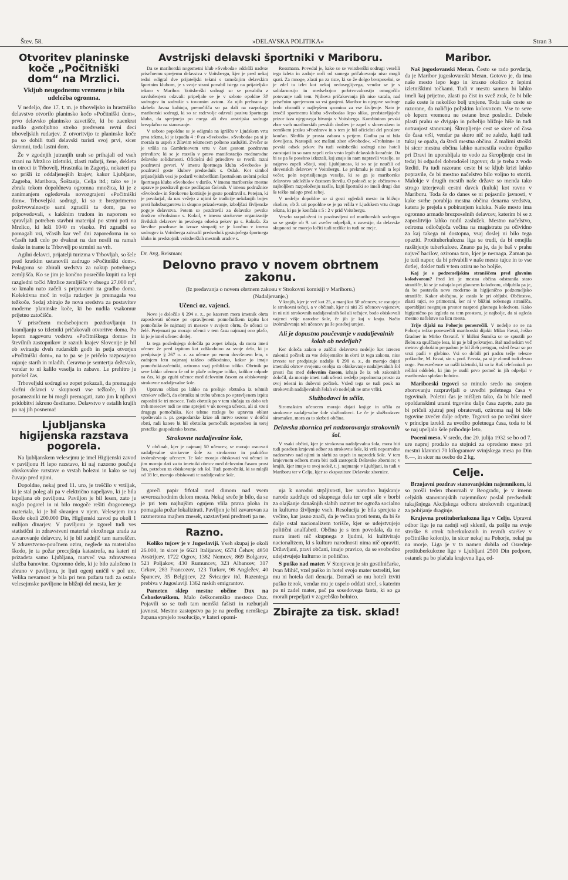Štev. 58. »DELAVSKA POLITIKA« Stran 3
Otvoritev planinske koče „Počitniški dom“ na Mrzlici.
Vkljub neugodnemu vremenu je bila udeležba ogromna.
V nedeljo, dne 17. t. m. je trboveljsko in hrastniško delavstvo otvorilo planinsko kočo »Počitniški dom«, prvo delavsko planinsko zavetišče, ki bo zaenkrat nudilo gostoljubno streho predvsem revni deci trboveljskih rudarjev. Z otvoritvijo te planinske koče pa so dobili tudi delavski turisti svoj prvi, sicer skromni, toda lastni dom.
Že v zgodnjih jutranjih urah so prihajali od vseh strani na Mrzlico izletniki, zlasti rudarji, žene, dekleta in otroci iz Trbovelj, Hrastnika in Zagorja, nekateri pa so prišli iz oddaljenejših krajev, kakor Ljubljane, Zagreba, Maribora, Šoštanja, Celja itd.; tako se je zbrala tekom dopoldneva ogromna množica, ki je z zanimanjem ogledovala novozgrajeni »Počitniški dom«. Trboveljski sodrugi, ki so z brezprimerno požrtvovalnostjo sami zgradili ta dom, pa so pripovedovali, s kakšnim trudom in naporom so spravljali potreben stavbni materijal po strmi poti na Mrzlico, ki leži 1040 m visoko. Pri zgradbi so pomagali vsi, včasih kar več dni zaporedoma in so včasih tudi celo po dvakrat na dan nosili na ramah deske in trame iz Trbovelj po strmini na vrh.
Agilni delavci, prijatelji turizma v Trbovljah, so šele pred kratkim ustanovili zadrugo »Počitniški dom«. Polagoma so zbirali sredstva za nakup potrebnega zemljišča. Ko se jim je končno posrečilo kupiti na lepi razgledni točki Mrzlice zemljišče v obsegu 27.000 m<sup>2</sup>, so kmalu nato začeli s pripravami za gradbo doma. Kolektivna moč in volja rudarjev je premagala vse težkoče. Sedaj zbirajo že nova sredstva za postavitev moderne planinske koče, ki bo nudila vsakomur prijetno zatočišče.
V prisrčnem medsebojnem pozdravljanju in kramljanju so izletniki pričakovali otvoritve doma. Po lepem nagovoru vodstva »Počitniškega doma« in številnih zastopnikov iz raznih krajev Slovenije je bil ob sviranju dveh rudarskih godb in petja otvorjen »Počitniški dom«, na to pa se je pričelo razposajeno rajanje starih in mladih. Čeravno je semtertja deževalo, vendar to ni kalilo veselja in zabave. Le prehitro je potekel čas.
Trboveljski sodrugi so zopet pokazali, da premagajo složni delavci v skupnosti vse težkoče, ki jih posamezniki ne bi mogli premagati, zato jim k njihovi pridobitvi iskreno čestitamo. Delavstvo v ostalih krajih pa naj jih posnema!
Ljubljanska higijenska razstava pogorela.
Na ljubljanskem velesejmu je imel Higijenski zavod v paviljonu H lepo razstavo, ki naj nazorno poučuje obiskovalce razstave o vrstah bolezni in kako se naj čuvajo pred njimi.
Dopoldne, nekaj pred 11. uro, je treščilo v vrtiljak, ki je stal poleg ali pa v električno napeljavo, ki je bila izpeljana ob paviljonu. Paviljon je bil lesen, zato je naglo pogorel in ni bilo mogoče rešiti dragocenega materiala, ki je bil shranjen v njem. Velesejem ima škode okoli 200.000 Din, Higijenski zavod pa okoli 1 milijon dinarjev. V paviljonu je zgorel tudi ves statistični in zdravstveni material okrožnega urada za zavarovanje delavcev, ki je bil zadnjič tam nameščen. V zdravstveno-poučnem oziru, neglede na materialno škodo, je ta požar precejšnja katastrofa, na kateri ni prizadeta samo Ljubljana, marveč vsa zdravstvena služba banovine. Ogromno delo, ki je bilo založeno in zbrano v paviljonu, je ljuti ogenj uničil v pol ure. Velika nevarnost je bila pri tem požaru tudi za ostale velesejmske paviljone in bližnji del mesta, ker je
Avstrijski delavski športniki v Mariboru.
Da se mariborski nogometni klub »Svoboda« oddolži nadvse prisrčnemu sprejemu delavstva v Voitsbergu, kjer je pred nekaj tedni odigral dve prijateljski tekmi s tamošnjim delavskim športnim klubom, je s svoje strani povabil istega na prijateljsko tekmo v Maribor. Voitsberški sodrugi so se povabilu z navdušenjem odzvali: pripeljalo se je v soboto opoldne 30 sodrugov in sodružic s tovornim avtom. Za njih prehrano je skrbela Javna kuhinja, prenočišča so pa dali na razpolago mariborski sodrugi, ki so se radevolje odzvali pozivu športnega kluba, da sprejmejo po enega ali dva avstrijska sodruga brezplačno na stanovanje.
V soboto popoldne se je odigrala na igrišču v Ljudskem vrtu prva tekma, ki je izpadla 4 : 0 za »Svobodo«. »Svoboda« pa si je morala ta uspeh z žilavim tekmecem pošteno zaslužiti. Zvečer se je vršila na Gambrinovem vrtu v čast gostom pozdravna prireditev, ki se je razvila v pravo manifestacijo mednarodne delavske solidarnosti. Oficielni del prireditve so tvorili razni pozdravni govori. V imenu športnega kluba »Svobode« je pozdravil goste klubov predsednik s. Oslak. Kot simbol prijateljskih vezi je podaril voitsberškim športnikom srebrni pokal športnega kluba »Svobode« v darilo. V imenu mariborske mestne uprave je pozdravil goste podžupan Golouh. V imenu podružnice »Svobode« in Strokovne komisije je goste pozdravil s. Petejan, ki je povdarjal, da nas vežejo z njimi še tradicije nekdanjih bojev proti habsburgarstvu in skupno prizadevanje, izboljšati življenske pogoje delavstva. Potem so pozdravili za delavsko pevsko društvo »Frohsinn« s. Kokol, v imenu strokovne organizacije živilskih delavcev in pevskega odseka pekov pa s. Rakuša. Za številne pozdrave in izraze simpatij se je končno v imenu sodrugov iz Voitsberga zahvalil predsednik gostujočega športnega kluba in predstojnik voitsberških mestnih uradov s.
Rossmann. Povedal je, kako so se voitsberški sodrugi veselili tega izleta in zadnje noči od samega pričakovanja niso mogli spati. Za mnoge, zlasti pa za tiste, ki so že dolgo brezposelni, se je zdel ta izlet kot nekaj nedoseglijvega, vendar se je s solidarnostjo in medsebojno požrtvovalnostjo omogočilo potovanje tudi tem. Njihova pričakovanja jih niso varala, nad prisrčnim sprejemom so vsi ganjeni. Maribor in njegove sodruge bodo ohranili v najlepšem spominu za vse življenje. Nato je izročil sportnemu klubu »Svoboda« lepo sliko, predstavljajočo prizor izza njegovega bivanja v Voitsbergu. Kombiniran pevski zbor vseh mariborskih pevskih društev je zapel v slovenskem in nemškem jeziku »Pozdrav« in s tem je bil oficielni del proslave končan. Sledila je prosta zabava s petjem. Godba pa ni bila dovoljena. Nastopili so: mešani zbor »Svobode«, »Frohsinn« in pevski odsek pekov. Pa tudi voitsberški sodrugi niso hoteli zaostajati in so nam zapeli celo vrsto lepih delavskih koračnic. Da bi se pa še posebno izkazali, kaj znajo in nam napravili veselje, so najprvo zapeli »Stoji, stoji Ljubljanca«, ki so se je naučili od slovenskih delavcev v Voitsbergu. Le prekmalu je minil ta lepi večer, poln neprisiljenega veselja, ki se ga je mariborsko delavstvo udeležilo v častnem številu. O polnoči se je občinstvo v najboljšem razpoloženju razšlo, kajti športniki so imeli drugi dan še težko nalogo pred seboj.
V nedeljo dopoldne so si gosti ogledali mesto in bližnjo okolico, ob 3. uri popoldne se je pa vršila v Ljudskem vrtu druga tekma, ki pa je končala s 5 : 2 v prid Voitsbergu.
Veselo razpoloženi in pozdravljeni od mariborskih sodrugov so se gostje ob 9. uri zvečer odpeljali, z zavestjo, da delavske skupnosti ne morejo ločiti tudi razlike in tudi ne meje.
Dr. Avg. Reisman:
Delovno pravo v novem obrtnem zakonu.
(Iz predavanja o novem obrtnem zakonu v Strokovni komisiji v Mariboru.)
(Nadaljevanje.)
Učenci oz. vajenci.
Novo je določilo § 294 o. z., po katerem mora imetnik obrta zaposlovati učence po opravljenem pomočniškem izpitu kot pomočnike še najmanj tri mesece v svojem obrtu, če učenci to želé. Prejemati pa morajo učenci v tem času najmanj ono plačo, ki jo je imel učenec dotlej.
Iz tega poslednjega določila pa zopet izhaja, da mora imeti učenec že pred izpitom kot odškodnino za svoje delo, ki jo predpisuje § 267 o. z. za učence po enem dovršenem letu, v zadnjem letu najmanj takšno odškodnino, kakor jo imajo pomočniki-začetniki, oziroma vsaj približno toliko. Obrtnik pa seve lahko učencu še od te plače odtegne toliko, kolikor odpade na čas, ki ga zgubi učenec med delovnim časom za obiskovanje strokovne nadaljevalne šole.
Upravna oblast pa lahko na prošnjo obrtnika iz tehtnih vzrokov odloči, da obrtniku ni treba učenca po opravljenem izpitu zaposliti še tri mesece. Toda obrtnik pa v tem slučaju za dobo teh treh mesecev tudi ne sme sprejeti v uk novega učenca, ali si vzeti drugega pomočnika. Kot tehtne razloge bo upravna oblast vpoštevala n. pr. gospodarsko krizo ali mrtvo sezono v dotični obrti, radi katere bi bil obrtniku pomočnik nepotreben in torej pretežko gospodarsko breme.
Strokovne nadaljevalne šole.
V občinah, kjer je najmanj 50 učencev, se morajo osnovati nadaljevalne strokovne šole za strokovno in praktično izobraževanje učencev. Te šole morajo obiskovati vsi učenci in jim morajo dati za to imetniki obrtov med delovnim časom prost čas, potreben za obiskovanje teh šol. Tudi pomočniki, ki so mlajši od 18 let, morajo obiskovati te nadaljevalne šole.
V krajih, kjer je več kot 25, a manj kot 50 učencev, se osnujejo le strokovni tečaji, a v občinah, kjer ni niti 25 učencev-vajencev, in ni niti strokovnih nadaljevalnih šol ali tečajev, bodo obiskovali vajenci višje narodne šole, če jih je kaj v kraju. Način izobraževanja teh učencev pa še posebej urejen.
Ali je dopustno poučevanje v nadaljevalnih šolah ob nedeljah?
Ker določa zakon o zaščiti delavstva nedeljo kot izrecen zakoniti počitek za vse delojemalce in obrti iz tega zakona, niso izvzete ter predpisuje nadalje § 298 o. z., da morajo dajati imetniki obrtov svojemu osobju za obiskovanje nadaljevalnih šol prosti čas med delovnim časom, izhaja že iz teh zakonitih določil, da morajo imeti tudi učenci nedeljo popolnoma prosto za svoj telesni in duševni počitek. Vsled tega se tudi pouk na strokovnih nadaljevalnih šolah ob nedeljah ne sme vršiti.
Službodavci in učila.
Siromašnim učencem morajo dajati knjige in učila za strokovne nadaljevalne šole službodavci. Le če je službodavec siromašen, mora za to skrbeti občina.
Delavska zbornica pri nadzorovanju strokovnih šol.
V vsaki občini, kjer je strokovna nadaljevalna šola, mora biti tudi poseben krajevni odbor za strokovne šole, ki vrši neposredno nadzorstvo nad njimi in skrbi za uspeh in napredek šole. V tem krajevnem odboru mora biti tudi zastopnik Delavske zbornice; v krajih, kjer imajo te svoj sedež, t. j. najmanje v Ljubljani, in tudi v Mariboru ter v Celju, kjer so ekspoziture Delavske zbornice.
goreči papir frfotal med dimom nad vsem severozahodnim delom mesta. Nekaj sreče je bilo, da se je pri tem najhujšim ognjem vlila prava ploha in pomagala požar lokalizirati. Paviljon je bil zavarovan za razmeroma majhen znesek, razstavljeni predmeti pa ne.
Razno.
Koliko tujcev je v Jugoslaviji. Vseh skupaj je okoli 26.000, in sicer je 6621 Italijanov, 6574 Čehov, 4850 Avstrijcev, 1722 Ogrov, 1382 Nemcev, 869 Bolgarov, 523 Poljakov, 430 Rumuncev, 323 Albancev, 317 Grkov, 283 Francozov, 123 Turkov, 98 Angležev, 40 Špancev, 35 Belgijcev, 22 Švicarjev itd. Razentega prebiva v Jugoslaviji 1362 ruskih emigrantov.
Pameten sklep mestne občine Dux na Čehoslovaškem. Malo češkonemško mestece Dux. Pojavili so se tudi tam nemški fašisti in razburjali javnost. Mestno zastopstvo pa je na predlog nemškega župana sprejelo resolucijo, v kateri opomi-
nja k narodni strpljivosti, ker narodno hujskanje narode zadržuje od skupnega dela ter cepi sile v borbi za olajšanje današnjih slabih razmer ter ogroža socialno in kulturno življenje vseh. Resolucija je bila sprejeta z večino, kar jasno znači, da je večina proti temu, da bi še dalje ostal nacionalizem torišče, kjer se udejstvujejo politični analfabeti. Občina je s tem povedala, da ne mara imeti nič skupnega z ljudmi, ki kultivirajo nacionalizem, ki s kulturo narodnosti nima nič opraviti. Državljani, pravi občani, imajo pravico, da se svobodno udejstvujejo kulturno in politično.
S puško nad mater. V Stenjevcu je sin gostilničarke, Ivan Mihič, vzel puško in hotel svojo mater ustreliti, ker mu ni hotela dati denarja. Domači so mu hoteli izviti puško iz rok, vendar mu je uspelo oddati strel, s katerim pa ni zadel mater, pač pa sosedovega fanta, ki so ga morali prepeljati v zagrebško bolnico.
Zbirajte za tisk. sklad!
Maribor.
Naš jugoslovanski Meran. Često se rado povdarja, da je Maribor jugoslovanski Meran. Gotovo je, da ima naše mesto lepo lego in krasno okolico z lepimi izletniškimi točkami. Tudi v mestu samem bi lahko imeli kaj prijetno, zlasti pa čist in svež zrak, če bi bile naše ceste le nekoliko bolj urejene. Toda naše ceste so razorane, da naličijo poljskim kolovozom. Vse to seve ob lepem vremenu ne ostane brez posledic. Debele plasti prahu se dvigajo in pobelijo bližnje hiše in tudi notranjost stanovanj. Škropljenje cest se sicer od časa do časa vrši, vendar pa skoro nič ne zaleže, kajti tudi tukaj se opaža, da štedi mestna občina. Z malimi stroški bi sicer mestna občina lahko namestila vodno črpalko pri Dravi in uporabljala to vodo za škropljenje cest in tedaj bi odpadel dobrodošel izgovor, da je treba z vodo štediti. Pa tudi razorane ceste bi se kljub krizi lahko popravile, če bi mestno načelstvo bilo voljno to storiti. Malokje v drugih mestih naše države so menda tako strogo izterjevali cestni davek (kuluk) kot ravno v Mariboru. Toda še do danes se ni pojasnilo javnosti, v kake svrhe porablja mestna občina denarna sredstva, katera je prejela s pobiranjem kuluka. Naše mesto ima ogromno armado brezposelnih delavcev, katerim bi se z zaposlitvijo lahko nudil zaslužek. Mestno načelstvo, oziroma odločujoča večina na magistratu pa očividno za kaj takega ni dostopna, vsaj doslej ni bilo tega opaziti. Protituberkulozna liga se trudi, da bi omejila razširjenje tuberkuloze. Znano pa je, da je baš v prahu največ bacilov, oziroma tam, kjer je nesnaga. Zaman pa je tudi napor, da bi privabili v naše mesto tujce in to vse dotlej, dokler tudi v tem oziru ne bo boljše.
Kaj je s podzemeljskim straniščem pred glavnim kolodvorom? Pred leti je mestna občina odstranila staro stranišče, ki se je nahajalo pri glavnem kolodvoru, obljubila pa je, da bo postavila novo moderno in higijenično podzemeljsko stranišče. Kakor običajno, je ostalo le pri obljubi. Občinstvo, zlasti tujci, so primorani, ker ni v bližini nobenega stranišča, uporabljati neograjen prostor nasproti glavnega kolodvora. Kako higijenično pa izgleda na tem prostoru, je najbolje, da si ogleda mestno načelstvo na licu mesta.
Trije dijaki na Pohorju ponesrečili. V nedeljo so se na Pohorju težko ponesrečili mariborski dijaki: Milan Favai, Joško Gradner in Mirko Ozvatič. V bližini Šumika so se spustili po žlebu za spuščanje lesa, ki pa je bil pokvarjen. Baš nad nekim več metrov globokim prepadom je bil žleb pretrgan, vsled česar so po vrsti padli v globino. Vsi so dobili pri padcu težje telesne poškodbe, M. Favai, sin s. prof. Favaia, pa si je zlomil tudi desno nogo. Ponesrečence so našli izletniki, ki so iz Ruš telefonirali po rešilni oddelek, ki jim je nudil prvo pomoč in jih odpeljal v mariborsko splošno bolnico.
Mariborski trgovci so minulo sredo na svojem zborovanju razpravljali o uvedbi poletnega časa v trgovinah. Poletni čas je mišljen tako, da bi bile med opoldanskimi urami trgovine dalje časa zaprte, zato pa bi pričeli zjutraj prej obratovati, oziroma naj bi bile trgovine zvečer dalje odprte. Trgovci so po večini sicer v principu izrekli za uvedbo poletnega časa, toda to bi se naj upeljalo šele prihodnje leto.
Poceni meso. V sredo, dne 20. julija 1932 se bo od 7. ure naprej prodalo na stojnici za opredeno meso pri mestni klavnici 70 kilogramov svinjskega mesa po Din 8.—, in sicer na osebo do 2 kg.
Celje.
Brzojavni pozdrav stanovanjskim najemnikom, ki so prošli teden zborovali v Beogradu, je v imenu celjskih stanovanjskih najemnikov poslal predsednik tukajšnjega Akcijskega odbora strokovnih organizacij za pobijanje draginje.
Krajevna protituberkulozna liga v Celju. Upravni odbor lige je na zadnji seji sklenil, da pošlje na svoje stroške 8 otrok tuberkuloznih in revnih staršev v počitniško kolonijo, in sicer nekaj na Pohorje, nekaj pa na morje. Liga je v ta namen dobila od Osrednje protituberkulozne lige v Ljubljani 2500 Din podpore, ostanek pa bo plačala krajevna liga, od-